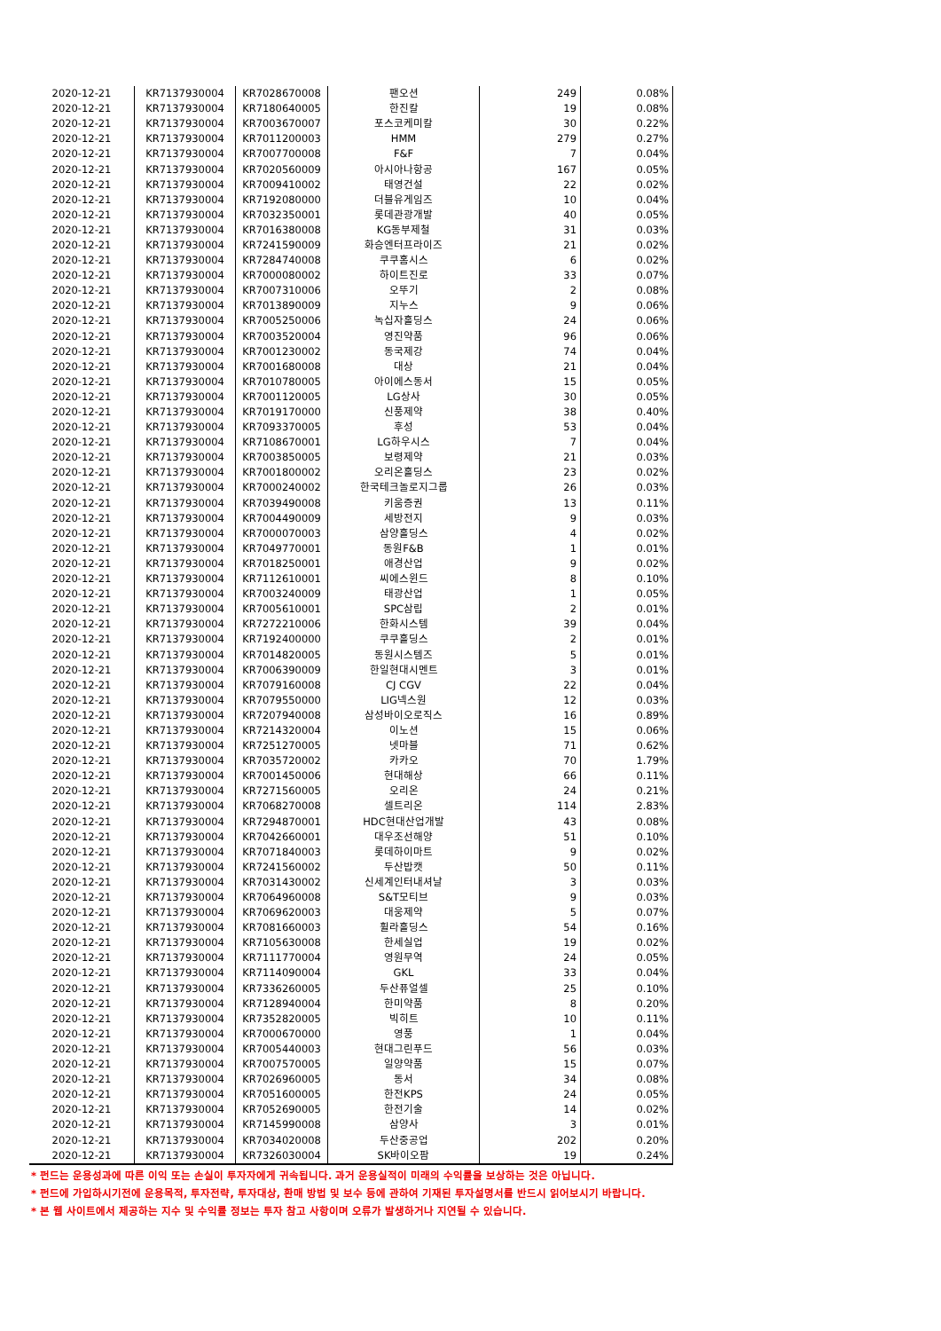| 2020-12-21 | KR7137930004 | KR7028670008 | 팬오션 | 249 | 0.08% |
| 2020-12-21 | KR7137930004 | KR7180640005 | 한진칼 | 19 | 0.08% |
| 2020-12-21 | KR7137930004 | KR7003670007 | 포스코케미칼 | 30 | 0.22% |
| 2020-12-21 | KR7137930004 | KR7011200003 | HMM | 279 | 0.27% |
| 2020-12-21 | KR7137930004 | KR7007700008 | F&F | 7 | 0.04% |
| 2020-12-21 | KR7137930004 | KR7020560009 | 아시아나항공 | 167 | 0.05% |
| 2020-12-21 | KR7137930004 | KR7009410002 | 태영건설 | 22 | 0.02% |
| 2020-12-21 | KR7137930004 | KR7192080000 | 더블유게임즈 | 10 | 0.04% |
| 2020-12-21 | KR7137930004 | KR7032350001 | 롯데관광개발 | 40 | 0.05% |
| 2020-12-21 | KR7137930004 | KR7016380008 | KG동부제철 | 31 | 0.03% |
| 2020-12-21 | KR7137930004 | KR7241590009 | 화승엔터프라이즈 | 21 | 0.02% |
| 2020-12-21 | KR7137930004 | KR7284740008 | 쿠쿠홈시스 | 6 | 0.02% |
| 2020-12-21 | KR7137930004 | KR7000080002 | 하이트진로 | 33 | 0.07% |
| 2020-12-21 | KR7137930004 | KR7007310006 | 오뚜기 | 2 | 0.08% |
| 2020-12-21 | KR7137930004 | KR7013890009 | 지누스 | 9 | 0.06% |
| 2020-12-21 | KR7137930004 | KR7005250006 | 녹십자홀딩스 | 24 | 0.06% |
| 2020-12-21 | KR7137930004 | KR7003520004 | 영진약품 | 96 | 0.06% |
| 2020-12-21 | KR7137930004 | KR7001230002 | 동국제강 | 74 | 0.04% |
| 2020-12-21 | KR7137930004 | KR7001680008 | 대상 | 21 | 0.04% |
| 2020-12-21 | KR7137930004 | KR7010780005 | 아이에스동서 | 15 | 0.05% |
| 2020-12-21 | KR7137930004 | KR7001120005 | LG상사 | 30 | 0.05% |
| 2020-12-21 | KR7137930004 | KR7019170000 | 신풍제약 | 38 | 0.40% |
| 2020-12-21 | KR7137930004 | KR7093370005 | 후성 | 53 | 0.04% |
| 2020-12-21 | KR7137930004 | KR7108670001 | LG하우시스 | 7 | 0.04% |
| 2020-12-21 | KR7137930004 | KR7003850005 | 보령제약 | 21 | 0.03% |
| 2020-12-21 | KR7137930004 | KR7001800002 | 오리온홀딩스 | 23 | 0.02% |
| 2020-12-21 | KR7137930004 | KR7000240002 | 한국테크놀로지그룹 | 26 | 0.03% |
| 2020-12-21 | KR7137930004 | KR7039490008 | 키움증권 | 13 | 0.11% |
| 2020-12-21 | KR7137930004 | KR7004490009 | 세방전지 | 9 | 0.03% |
| 2020-12-21 | KR7137930004 | KR7000070003 | 삼양홀딩스 | 4 | 0.02% |
| 2020-12-21 | KR7137930004 | KR7049770001 | 동원F&B | 1 | 0.01% |
| 2020-12-21 | KR7137930004 | KR7018250001 | 애경산업 | 9 | 0.02% |
| 2020-12-21 | KR7137930004 | KR7112610001 | 씨에스윈드 | 8 | 0.10% |
| 2020-12-21 | KR7137930004 | KR7003240009 | 태광산업 | 1 | 0.05% |
| 2020-12-21 | KR7137930004 | KR7005610001 | SPC삼립 | 2 | 0.01% |
| 2020-12-21 | KR7137930004 | KR7272210006 | 한화시스템 | 39 | 0.04% |
| 2020-12-21 | KR7137930004 | KR7192400000 | 쿠쿠홀딩스 | 2 | 0.01% |
| 2020-12-21 | KR7137930004 | KR7014820005 | 동원시스템즈 | 5 | 0.01% |
| 2020-12-21 | KR7137930004 | KR7006390009 | 한일현대시멘트 | 3 | 0.01% |
| 2020-12-21 | KR7137930004 | KR7079160008 | CJ CGV | 22 | 0.04% |
| 2020-12-21 | KR7137930004 | KR7079550000 | LIG넥스원 | 12 | 0.03% |
| 2020-12-21 | KR7137930004 | KR7207940008 | 삼성바이오로직스 | 16 | 0.89% |
| 2020-12-21 | KR7137930004 | KR7214320004 | 이노션 | 15 | 0.06% |
| 2020-12-21 | KR7137930004 | KR7251270005 | 넷마블 | 71 | 0.62% |
| 2020-12-21 | KR7137930004 | KR7035720002 | 카카오 | 70 | 1.79% |
| 2020-12-21 | KR7137930004 | KR7001450006 | 현대해상 | 66 | 0.11% |
| 2020-12-21 | KR7137930004 | KR7271560005 | 오리온 | 24 | 0.21% |
| 2020-12-21 | KR7137930004 | KR7068270008 | 셀트리온 | 114 | 2.83% |
| 2020-12-21 | KR7137930004 | KR7294870001 | HDC현대산업개발 | 43 | 0.08% |
| 2020-12-21 | KR7137930004 | KR7042660001 | 대우조선해양 | 51 | 0.10% |
| 2020-12-21 | KR7137930004 | KR7071840003 | 롯데하이마트 | 9 | 0.02% |
| 2020-12-21 | KR7137930004 | KR7241560002 | 두산밥캣 | 50 | 0.11% |
| 2020-12-21 | KR7137930004 | KR7031430002 | 신세계인터내셔날 | 3 | 0.03% |
| 2020-12-21 | KR7137930004 | KR7064960008 | S&T모티브 | 9 | 0.03% |
| 2020-12-21 | KR7137930004 | KR7069620003 | 대웅제약 | 5 | 0.07% |
| 2020-12-21 | KR7137930004 | KR7081660003 | 휠라홀딩스 | 54 | 0.16% |
| 2020-12-21 | KR7137930004 | KR7105630008 | 한세실업 | 19 | 0.02% |
| 2020-12-21 | KR7137930004 | KR7111770004 | 영원무역 | 24 | 0.05% |
| 2020-12-21 | KR7137930004 | KR7114090004 | GKL | 33 | 0.04% |
| 2020-12-21 | KR7137930004 | KR7336260005 | 두산퓨얼셀 | 25 | 0.10% |
| 2020-12-21 | KR7137930004 | KR7128940004 | 한미약품 | 8 | 0.20% |
| 2020-12-21 | KR7137930004 | KR7352820005 | 빅히트 | 10 | 0.11% |
| 2020-12-21 | KR7137930004 | KR7000670000 | 영풍 | 1 | 0.04% |
| 2020-12-21 | KR7137930004 | KR7005440003 | 현대그린푸드 | 56 | 0.03% |
| 2020-12-21 | KR7137930004 | KR7007570005 | 일양약품 | 15 | 0.07% |
| 2020-12-21 | KR7137930004 | KR7026960005 | 동서 | 34 | 0.08% |
| 2020-12-21 | KR7137930004 | KR7051600005 | 한전KPS | 24 | 0.05% |
| 2020-12-21 | KR7137930004 | KR7052690005 | 한전기술 | 14 | 0.02% |
| 2020-12-21 | KR7137930004 | KR7145990008 | 삼양사 | 3 | 0.01% |
| 2020-12-21 | KR7137930004 | KR7034020008 | 두산중공업 | 202 | 0.20% |
| 2020-12-21 | KR7137930004 | KR7326030004 | SK바이오팜 | 19 | 0.24% |
* 펀드는 운용성과에 따른 이익 또는 손실이 투자자에게 귀속됩니다. 과거 운용실적이 미래의 수익률을 보상하는 것은 아닙니다.
* 펀드에 가입하시기전에 운용목적, 투자전략, 투자대상, 환매 방법 및 보수 등에 관하여 기재된 투자설명서를 반드시 읽어보시기 바랍니다.
* 본 웹 사이트에서 제공하는 지수 및 수익률 정보는 투자 참고 사항이며 오류가 발생하거나 지연될 수 있습니다.